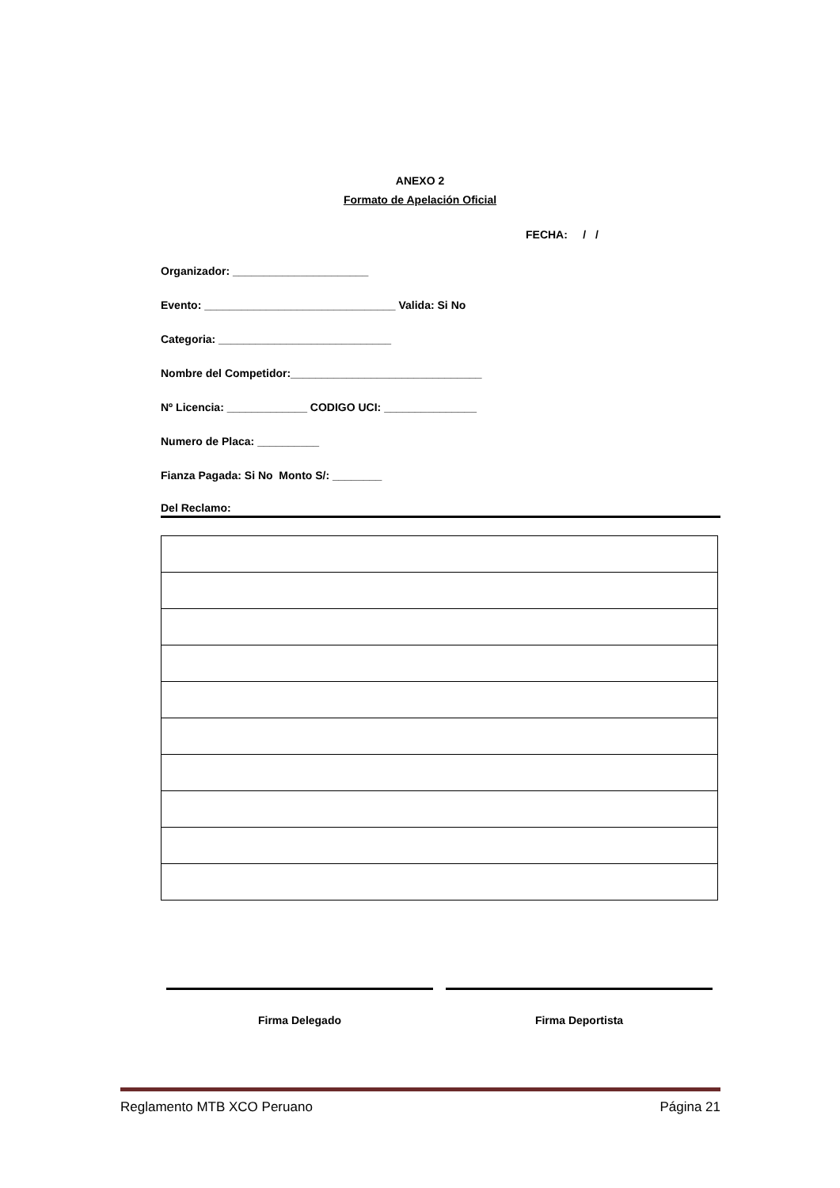ANEXO 2
Formato de Apelación Oficial
FECHA: / /
Organizador: ______________________
Evento: _______________________________ Valida: Si No
Categoria: ____________________________
Nombre del Competidor:_______________________________
Nº Licencia: _____________ CODIGO UCI: _______________
Numero de Placa: __________
Fianza Pagada: Si No Monto S/: ________
Del Reclamo:
Firma Delegado Firma Deportista
Reglamento MTB XCO Peruano Página 21